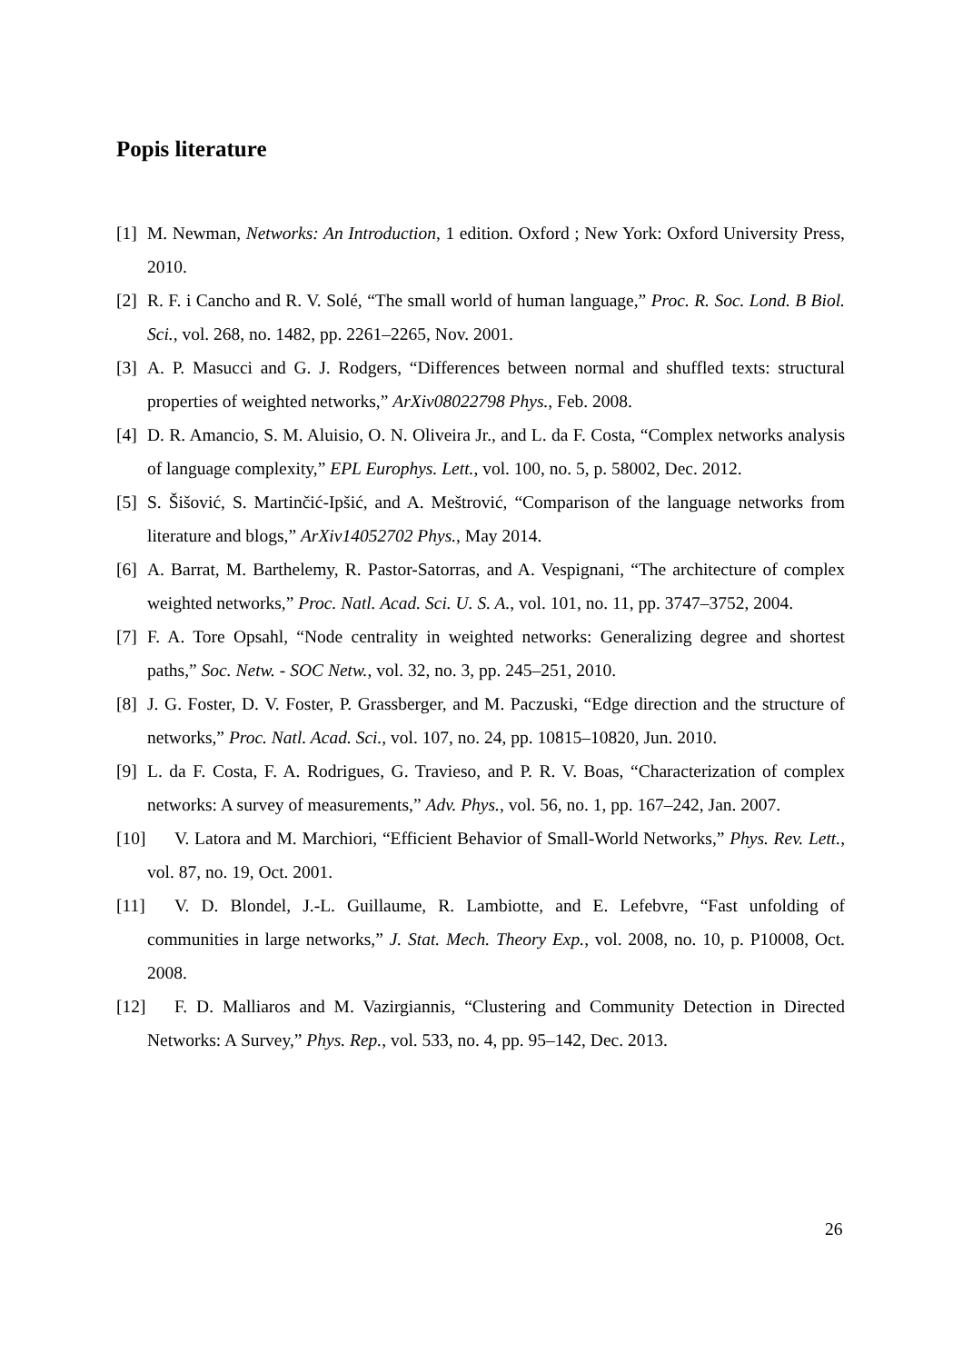Popis literature
[1] M. Newman, Networks: An Introduction, 1 edition. Oxford ; New York: Oxford University Press, 2010.
[2] R. F. i Cancho and R. V. Solé, “The small world of human language,” Proc. R. Soc. Lond. B Biol. Sci., vol. 268, no. 1482, pp. 2261–2265, Nov. 2001.
[3] A. P. Masucci and G. J. Rodgers, “Differences between normal and shuffled texts: structural properties of weighted networks,” ArXiv08022798 Phys., Feb. 2008.
[4] D. R. Amancio, S. M. Aluisio, O. N. Oliveira Jr., and L. da F. Costa, “Complex networks analysis of language complexity,” EPL Europhys. Lett., vol. 100, no. 5, p. 58002, Dec. 2012.
[5] S. Šišović, S. Martinčić-Ipšić, and A. Meštrović, “Comparison of the language networks from literature and blogs,” ArXiv14052702 Phys., May 2014.
[6] A. Barrat, M. Barthelemy, R. Pastor-Satorras, and A. Vespignani, “The architecture of complex weighted networks,” Proc. Natl. Acad. Sci. U. S. A., vol. 101, no. 11, pp. 3747–3752, 2004.
[7] F. A. Tore Opsahl, “Node centrality in weighted networks: Generalizing degree and shortest paths,” Soc. Netw. - SOC Netw., vol. 32, no. 3, pp. 245–251, 2010.
[8] J. G. Foster, D. V. Foster, P. Grassberger, and M. Paczuski, “Edge direction and the structure of networks,” Proc. Natl. Acad. Sci., vol. 107, no. 24, pp. 10815–10820, Jun. 2010.
[9] L. da F. Costa, F. A. Rodrigues, G. Travieso, and P. R. V. Boas, “Characterization of complex networks: A survey of measurements,” Adv. Phys., vol. 56, no. 1, pp. 167–242, Jan. 2007.
[10] V. Latora and M. Marchiori, “Efficient Behavior of Small-World Networks,” Phys. Rev. Lett., vol. 87, no. 19, Oct. 2001.
[11] V. D. Blondel, J.-L. Guillaume, R. Lambiotte, and E. Lefebvre, “Fast unfolding of communities in large networks,” J. Stat. Mech. Theory Exp., vol. 2008, no. 10, p. P10008, Oct. 2008.
[12] F. D. Malliaros and M. Vazirgiannis, “Clustering and Community Detection in Directed Networks: A Survey,” Phys. Rep., vol. 533, no. 4, pp. 95–142, Dec. 2013.
26